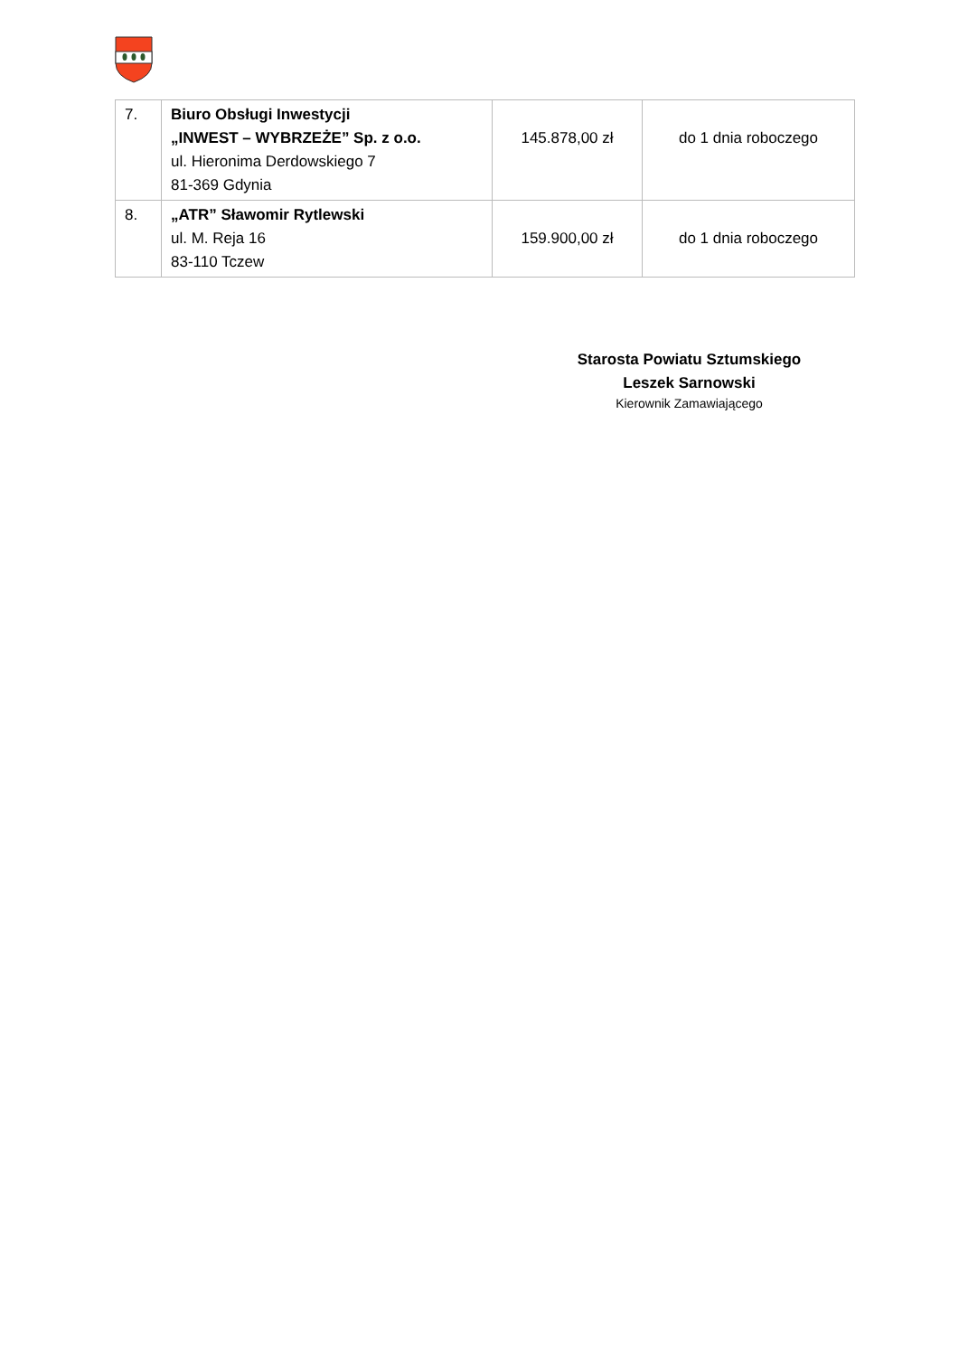| 7. | Biuro Obsługi Inwestycji „INWEST – WYBRZEŻE” Sp. z o.o. ul. Hieronima Derdowskiego 7 81-369 Gdynia | 145.878,00 zł | do 1 dnia roboczego |
| 8. | „ATR” Sławomir Rytlewski ul. M. Reja 16 83-110 Tczew | 159.900,00 zł | do 1 dnia roboczego |
Starosta Powiatu Sztumskiego
Leszek Sarnowski
Kierownik Zamawiającego